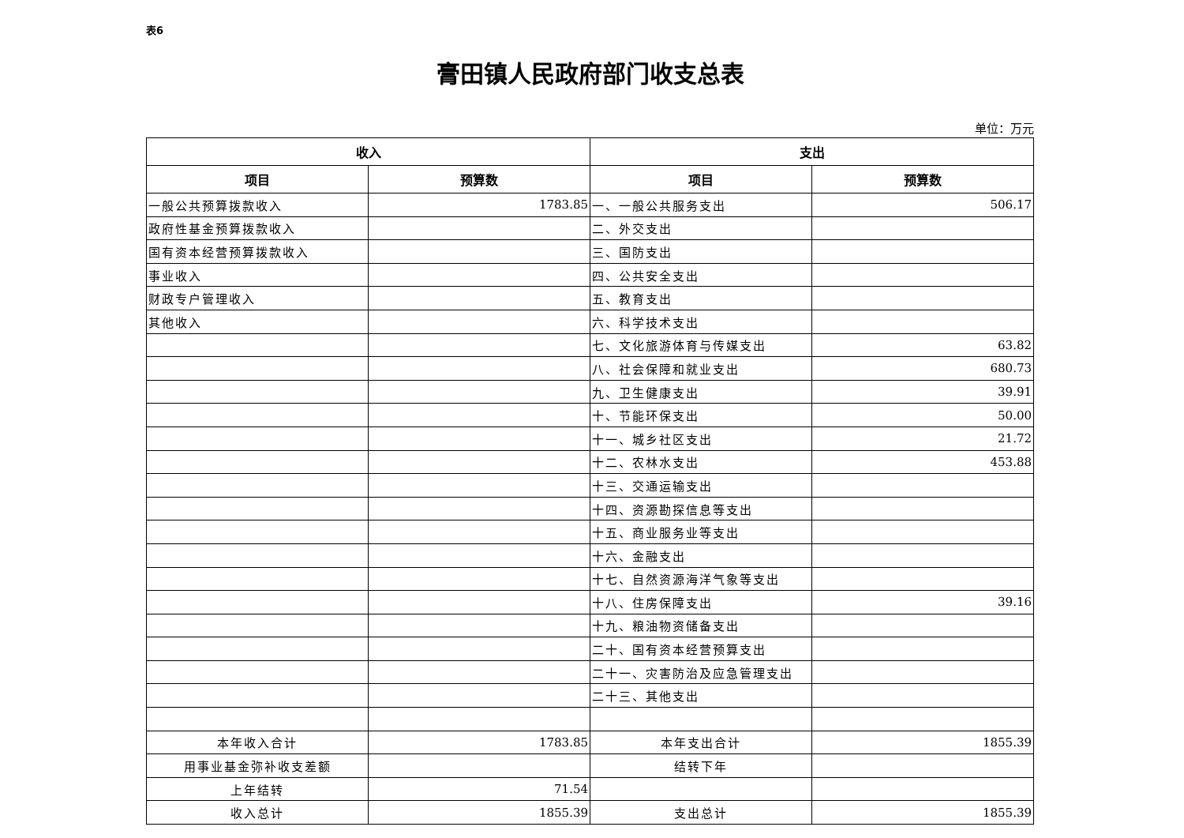表6
膏田镇人民政府部门收支总表
单位：万元
| 收入 | | 支出 | |
| --- | --- | --- | --- |
| 项目 | 预算数 | 项目 | 预算数 |
| 一般公共预算拨款收入 | 1783.85 | 一、一般公共服务支出 | 506.17 |
| 政府性基金预算拨款收入 | | 二、外交支出 | |
| 国有资本经营预算拨款收入 | | 三、国防支出 | |
| 事业收入 | | 四、公共安全支出 | |
| 财政专户管理收入 | | 五、教育支出 | |
| 其他收入 | | 六、科学技术支出 | |
| | | 七、文化旅游体育与传媒支出 | 63.82 |
| | | 八、社会保障和就业支出 | 680.73 |
| | | 九、卫生健康支出 | 39.91 |
| | | 十、节能环保支出 | 50.00 |
| | | 十一、城乡社区支出 | 21.72 |
| | | 十二、农林水支出 | 453.88 |
| | | 十三、交通运输支出 | |
| | | 十四、资源勘探信息等支出 | |
| | | 十五、商业服务业等支出 | |
| | | 十六、金融支出 | |
| | | 十七、自然资源海洋气象等支出 | |
| | | 十八、住房保障支出 | 39.16 |
| | | 十九、粮油物资储备支出 | |
| | | 二十、国有资本经营预算支出 | |
| | | 二十一、灾害防治及应急管理支出 | |
| | | 二十三、其他支出 | |
| 本年收入合计 | 1783.85 | 本年支出合计 | 1855.39 |
| 用事业基金弥补收支差额 | | 结转下年 | |
| 上年结转 | 71.54 | | |
| 收入总计 | 1855.39 | 支出总计 | 1855.39 |